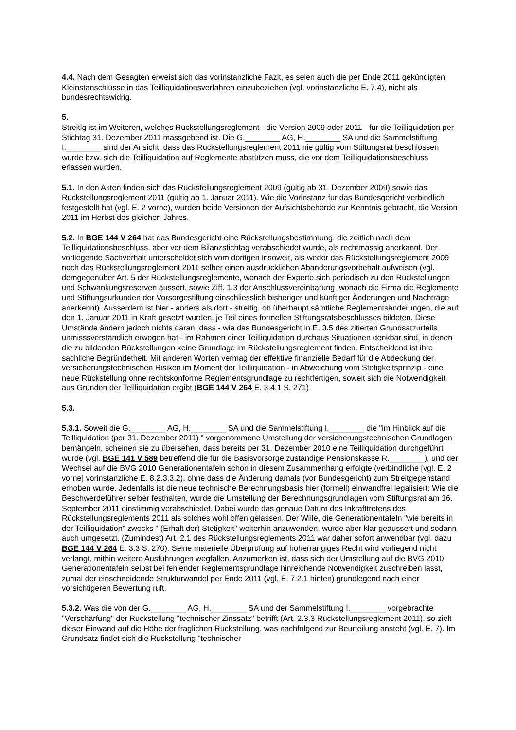4.4. Nach dem Gesagten erweist sich das vorinstanzliche Fazit, es seien auch die per Ende 2011 gekündigten Kleinstanschlüsse in das Teilliquidationsverfahren einzubeziehen (vgl. vorinstanzliche E. 7.4), nicht als bundesrechtswidrig.
5.
Streitig ist im Weiteren, welches Rückstellungsreglement - die Version 2009 oder 2011 - für die Teilliquidation per Stichtag 31. Dezember 2011 massgebend ist. Die G.________ AG, H.________ SA und die Sammelstiftung I.________ sind der Ansicht, dass das Rückstellungsreglement 2011 nie gültig vom Stiftungsrat beschlossen wurde bzw. sich die Teilliquidation auf Reglemente abstützen muss, die vor dem Teilliquidationsbeschluss erlassen wurden.
5.1. In den Akten finden sich das Rückstellungsreglement 2009 (gültig ab 31. Dezember 2009) sowie das Rückstellungsreglement 2011 (gültig ab 1. Januar 2011). Wie die Vorinstanz für das Bundesgericht verbindlich festgestellt hat (vgl. E. 2 vorne), wurden beide Versionen der Aufsichtsbehörde zur Kenntnis gebracht, die Version 2011 im Herbst des gleichen Jahres.
5.2. In BGE 144 V 264 hat das Bundesgericht eine Rückstellungsbestimmung, die zeitlich nach dem Teilliquidationsbeschluss, aber vor dem Bilanzstichtag verabschiedet wurde, als rechtmässig anerkannt. Der vorliegende Sachverhalt unterscheidet sich vom dortigen insoweit, als weder das Rückstellungsreglement 2009 noch das Rückstellungsreglement 2011 selber einen ausdrücklichen Abänderungsvorbehalt aufweisen (vgl. demgegenüber Art. 5 der Rückstellungsreglemente, wonach der Experte sich periodisch zu den Rückstellungen und Schwankungsreserven äussert, sowie Ziff. 1.3 der Anschlussvereinbarung, wonach die Firma die Reglemente und Stiftungsurkunden der Vorsorgestiftung einschliesslich bisheriger und künftiger Änderungen und Nachträge anerkennt). Ausserdem ist hier - anders als dort - streitig, ob überhaupt sämtliche Reglementsänderungen, die auf den 1. Januar 2011 in Kraft gesetzt wurden, je Teil eines formellen Stiftungsratsbeschlusses bildeten. Diese Umstände ändern jedoch nichts daran, dass - wie das Bundesgericht in E. 3.5 des zitierten Grundsatzurteils unmisssverständlich erwogen hat - im Rahmen einer Teilliquidation durchaus Situationen denkbar sind, in denen die zu bildenden Rückstellungen keine Grundlage im Rückstellungsreglement finden. Entscheidend ist ihre sachliche Begründetheit. Mit anderen Worten vermag der effektive finanzielle Bedarf für die Abdeckung der versicherungstechnischen Risiken im Moment der Teilliquidation - in Abweichung vom Stetigkeitsprinzip - eine neue Rückstellung ohne rechtskonforme Reglementsgrundlage zu rechtfertigen, soweit sich die Notwendigkeit aus Gründen der Teilliquidation ergibt (BGE 144 V 264 E. 3.4.1 S. 271).
5.3.
5.3.1. Soweit die G.________ AG, H.________ SA und die Sammelstiftung I.________ die "im Hinblick auf die Teilliquidation (per 31. Dezember 2011) " vorgenommene Umstellung der versicherungstechnischen Grundlagen bemängeln, scheinen sie zu übersehen, dass bereits per 31. Dezember 2010 eine Teilliquidation durchgeführt wurde (vgl. BGE 141 V 589 betreffend die für die Basisvorsorge zuständige Pensionskasse R.________), und der Wechsel auf die BVG 2010 Generationentafeln schon in diesem Zusammenhang erfolgte (verbindliche [vgl. E. 2 vorne] vorinstanzliche E. 8.2.3.3.2), ohne dass die Änderung damals (vor Bundesgericht) zum Streitgegenstand erhoben wurde. Jedenfalls ist die neue technische Berechnungsbasis hier (formell) einwandfrei legalisiert: Wie die Beschwerdeführer selber festhalten, wurde die Umstellung der Berechnungsgrundlagen vom Stiftungsrat am 16. September 2011 einstimmig verabschiedet. Dabei wurde das genaue Datum des Inkrafttretens des Rückstellungsreglements 2011 als solches wohl offen gelassen. Der Wille, die Generationentafeln "wie bereits in der Teilliquidation" zwecks " (Erhalt der) Stetigkeit" weiterhin anzuwenden, wurde aber klar geäussert und sodann auch umgesetzt. (Zumindest) Art. 2.1 des Rückstellungsreglements 2011 war daher sofort anwendbar (vgl. dazu BGE 144 V 264 E. 3.3 S. 270). Seine materielle Überprüfung auf höherrangiges Recht wird vorliegend nicht verlangt, mithin weitere Ausführungen wegfallen. Anzumerken ist, dass sich der Umstellung auf die BVG 2010 Generationentafeln selbst bei fehlender Reglementsgrundlage hinreichende Notwendigkeit zuschreiben lässt, zumal der einschneidende Strukturwandel per Ende 2011 (vgl. E. 7.2.1 hinten) grundlegend nach einer vorsichtigeren Bewertung ruft.
5.3.2. Was die von der G.________ AG, H.________ SA und der Sammelstiftung I.________ vorgebrachte "Verschärfung" der Rückstellung "technischer Zinssatz" betrifft (Art. 2.3.3 Rückstellungsreglement 2011), so zielt dieser Einwand auf die Höhe der fraglichen Rückstellung, was nachfolgend zur Beurteilung ansteht (vgl. E. 7). Im Grundsatz findet sich die Rückstellung "technischer